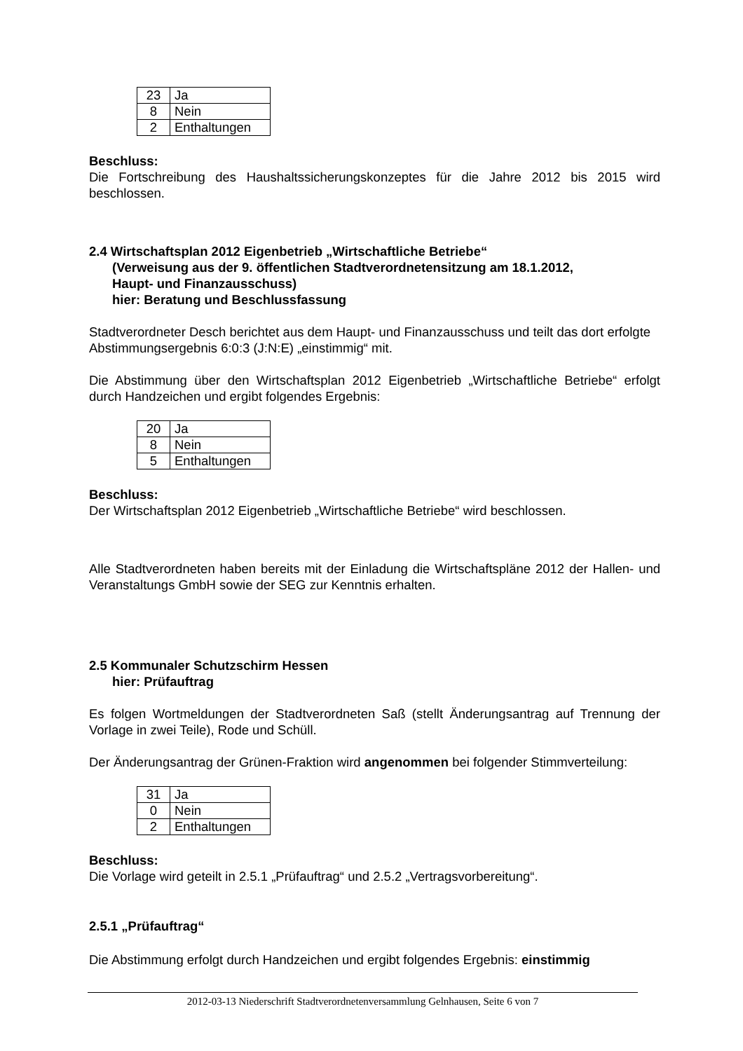| 23 | Ja |
| 8 | Nein |
| 2 | Enthaltungen |
Beschluss:
Die Fortschreibung des Haushaltssicherungskonzeptes für die Jahre 2012 bis 2015 wird beschlossen.
2.4 Wirtschaftsplan 2012 Eigenbetrieb „Wirtschaftliche Betriebe“
(Verweisung aus der 9. öffentlichen Stadtverordnetensitzung am 18.1.2012,
Haupt- und Finanzausschuss)
hier: Beratung und Beschlussfassung
Stadtverordneter Desch berichtet aus dem Haupt- und Finanzausschuss und teilt das dort erfolgte Abstimmungsergebnis 6:0:3 (J:N:E) „einstimmig“ mit.
Die Abstimmung über den Wirtschaftsplan 2012 Eigenbetrieb „Wirtschaftliche Betriebe“ erfolgt durch Handzeichen und ergibt folgendes Ergebnis:
| 20 | Ja |
| 8 | Nein |
| 5 | Enthaltungen |
Beschluss:
Der Wirtschaftsplan 2012 Eigenbetrieb „Wirtschaftliche Betriebe“ wird beschlossen.
Alle Stadtverordneten haben bereits mit der Einladung die Wirtschaftspläne 2012 der Hallen- und Veranstaltungs GmbH sowie der SEG zur Kenntnis erhalten.
2.5 Kommunaler Schutzschirm Hessen
hier: Prüfauftrag
Es folgen Wortmeldungen der Stadtverordneten Saß (stellt Änderungsantrag auf Trennung der Vorlage in zwei Teile), Rode und Schüll.
Der Änderungsantrag der Grünen-Fraktion wird angenommen bei folgender Stimmverteilung:
| 31 | Ja |
| 0 | Nein |
| 2 | Enthaltungen |
Beschluss:
Die Vorlage wird geteilt in 2.5.1 „Prüfauftrag“ und 2.5.2 „Vertragsvorbereitung“.
2.5.1 „Prüfauftrag“
Die Abstimmung erfolgt durch Handzeichen und ergibt folgendes Ergebnis: einstimmig
2012-03-13 Niederschrift Stadtverordnetenversammlung Gelnhausen, Seite 6 von 7